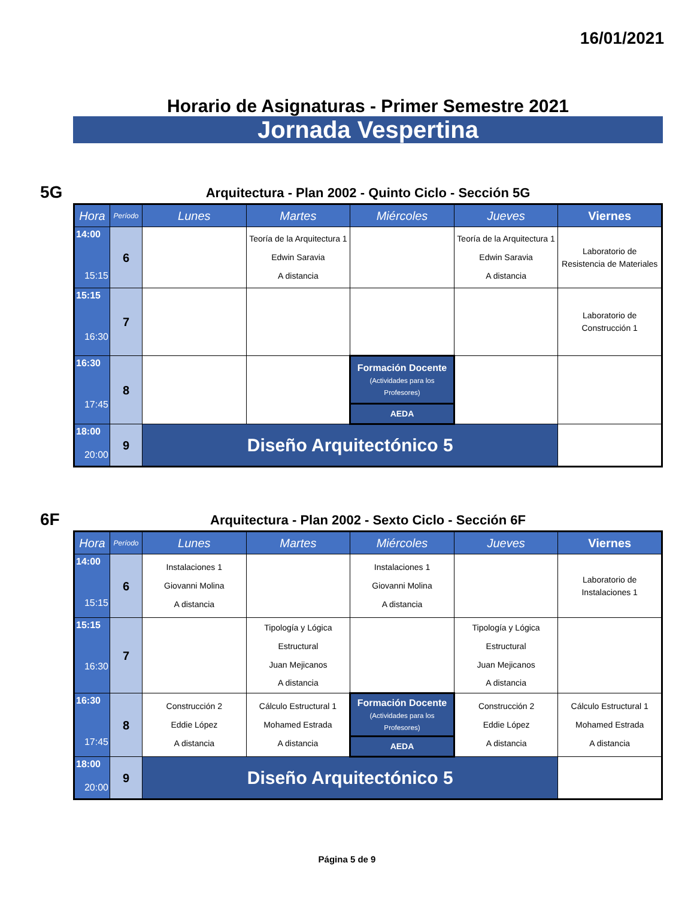16/01/2021
Horario de Asignaturas - Primer Semestre 2021
Jornada Vespertina
5G
Arquitectura - Plan 2002 - Quinto Ciclo - Sección 5G
| Hora | Período | Lunes | Martes | Miércoles | Jueves | Viernes |
| --- | --- | --- | --- | --- | --- | --- |
| 14:00 15:15 | 6 | | Teoría de la Arquitectura 1 Edwin Saravia A distancia | | Teoría de la Arquitectura 1 Edwin Saravia A distancia | Laboratorio de Resistencia de Materiales |
| 15:15 16:30 | 7 | | | | | Laboratorio de Construcción 1 |
| 16:30 17:45 | 8 | | | Formación Docente (Actividades para los Profesores) | | |
| | | | | AEDA | | |
| 18:00 20:00 | 9 | Diseño Arquitectónico 5 | | | | |
6F
Arquitectura - Plan 2002 - Sexto Ciclo - Sección 6F
| Hora | Período | Lunes | Martes | Miércoles | Jueves | Viernes |
| --- | --- | --- | --- | --- | --- | --- |
| 14:00 15:15 | 6 | Instalaciones 1 Giovanni Molina A distancia | | Instalaciones 1 Giovanni Molina A distancia | | Laboratorio de Instalaciones 1 |
| 15:15 16:30 | 7 | | Tipología y Lógica Estructural Juan Mejicanos A distancia | | Tipología y Lógica Estructural Juan Mejicanos A distancia | |
| 16:30 17:45 | 8 | Construcción 2 Eddie López A distancia | Cálculo Estructural 1 Mohamed Estrada A distancia | Formación Docente (Actividades para los Profesores) | Construcción 2 Eddie López A distancia | Cálculo Estructural 1 Mohamed Estrada A distancia |
| | | | | AEDA | | |
| 18:00 20:00 | 9 | Diseño Arquitectónico 5 | | | | |
Página 5 de 9